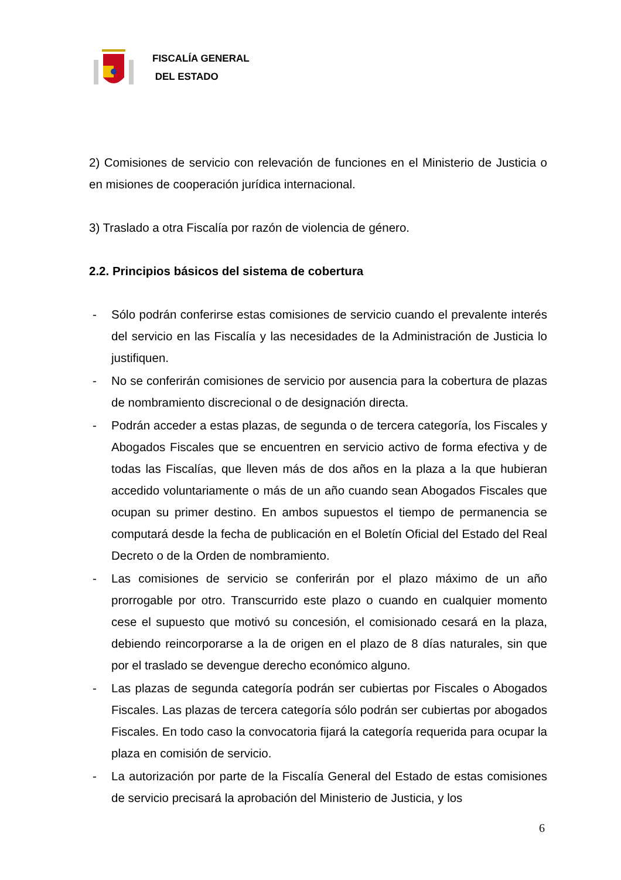FISCALÍA GENERAL
DEL ESTADO
2) Comisiones de servicio con relevación de funciones en el Ministerio de Justicia o en misiones de cooperación jurídica internacional.
3) Traslado a otra Fiscalía por razón de violencia de género.
2.2. Principios básicos del sistema de cobertura
- Sólo podrán conferirse estas comisiones de servicio cuando el prevalente interés del servicio en las Fiscalía y las necesidades de la Administración de Justicia lo justifiquen.
- No se conferirán comisiones de servicio por ausencia para la cobertura de plazas de nombramiento discrecional o de designación directa.
- Podrán acceder a estas plazas, de segunda o de tercera categoría, los Fiscales y Abogados Fiscales que se encuentren en servicio activo de forma efectiva y de todas las Fiscalías, que lleven más de dos años en la plaza a la que hubieran accedido voluntariamente o más de un año cuando sean Abogados Fiscales que ocupan su primer destino. En ambos supuestos el tiempo de permanencia se computará desde la fecha de publicación en el Boletín Oficial del Estado del Real Decreto o de la Orden de nombramiento.
- Las comisiones de servicio se conferirán por el plazo máximo de un año prorrogable por otro. Transcurrido este plazo o cuando en cualquier momento cese el supuesto que motivó su concesión, el comisionado cesará en la plaza, debiendo reincorporarse a la de origen en el plazo de 8 días naturales, sin que por el traslado se devengue derecho económico alguno.
- Las plazas de segunda categoría podrán ser cubiertas por Fiscales o Abogados Fiscales. Las plazas de tercera categoría sólo podrán ser cubiertas por abogados Fiscales. En todo caso la convocatoria fijará la categoría requerida para ocupar la plaza en comisión de servicio.
- La autorización por parte de la Fiscalía General del Estado de estas comisiones de servicio precisará la aprobación del Ministerio de Justicia, y los
6